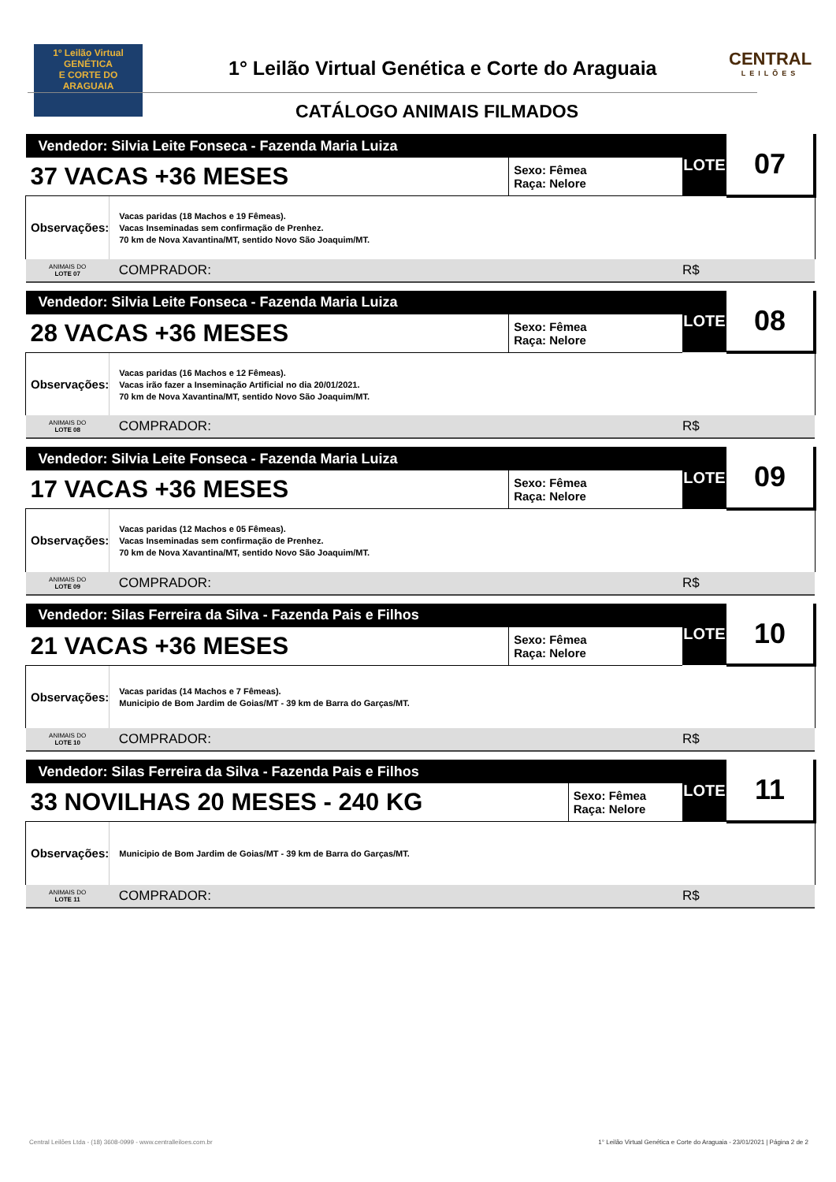1º Leilão Virtual
GENÉTICA
E CORTE DO
ARAGUAIA
1° Leilão Virtual Genética e Corte do Araguaia
CATÁLOGO ANIMAIS FILMADOS
CENTRAL
LEILÕES
| Vendedor: Silvia Leite Fonseca - Fazenda Maria Luiza | | | LOTE | 07 |
| 37 VACAS +36 MESES | | Sexo: Fêmea Raça: Nelore | | |
| Observações: | Vacas paridas (18 Machos e 19 Fêmeas). Vacas Inseminadas sem confirmação de Prenhez. 70 km de Nova Xavantina/MT, sentido Novo São Joaquim/MT. | | | |
| ANIMAIS DO LOTE 07 | COMPRADOR: | | R$ | |
| Vendedor: Silvia Leite Fonseca - Fazenda Maria Luiza | | | LOTE | 08 |
| 28 VACAS +36 MESES | | Sexo: Fêmea Raça: Nelore | | |
| Observações: | Vacas paridas (16 Machos e 12 Fêmeas). Vacas irão fazer a Inseminação Artificial no dia 20/01/2021. 70 km de Nova Xavantina/MT, sentido Novo São Joaquim/MT. | | | |
| ANIMAIS DO LOTE 08 | COMPRADOR: | | R$ | |
| Vendedor: Silvia Leite Fonseca - Fazenda Maria Luiza | | | LOTE | 09 |
| 17 VACAS +36 MESES | | Sexo: Fêmea Raça: Nelore | | |
| Observações: | Vacas paridas (12 Machos e 05 Fêmeas). Vacas Inseminadas sem confirmação de Prenhez. 70 km de Nova Xavantina/MT, sentido Novo São Joaquim/MT. | | | |
| ANIMAIS DO LOTE 09 | COMPRADOR: | | R$ | |
| Vendedor: Silas Ferreira da Silva - Fazenda Pais e Filhos | | | LOTE | 10 |
| 21 VACAS +36 MESES | | Sexo: Fêmea Raça: Nelore | | |
| Observações: | Vacas paridas (14 Machos e 7 Fêmeas). Municipio de Bom Jardim de Goias/MT - 39 km de Barra do Garças/MT. | | | |
| ANIMAIS DO LOTE 10 | COMPRADOR: | | R$ | |
| Vendedor: Silas Ferreira da Silva - Fazenda Pais e Filhos | | | LOTE | 11 |
| 33 NOVILHAS 20 MESES - 240 KG | | Sexo: Fêmea Raça: Nelore | | |
| Observações: | Municipio de Bom Jardim de Goias/MT - 39 km de Barra do Garças/MT. | | | |
| ANIMAIS DO LOTE 11 | COMPRADOR: | | R$ | |
Central Leilões Ltda - (18) 3608-0999 - www.centralleiloes.com.br 1° Leilão Virtual Genética e Corte do Araguaia - 23/01/2021 | Página 2 de 2